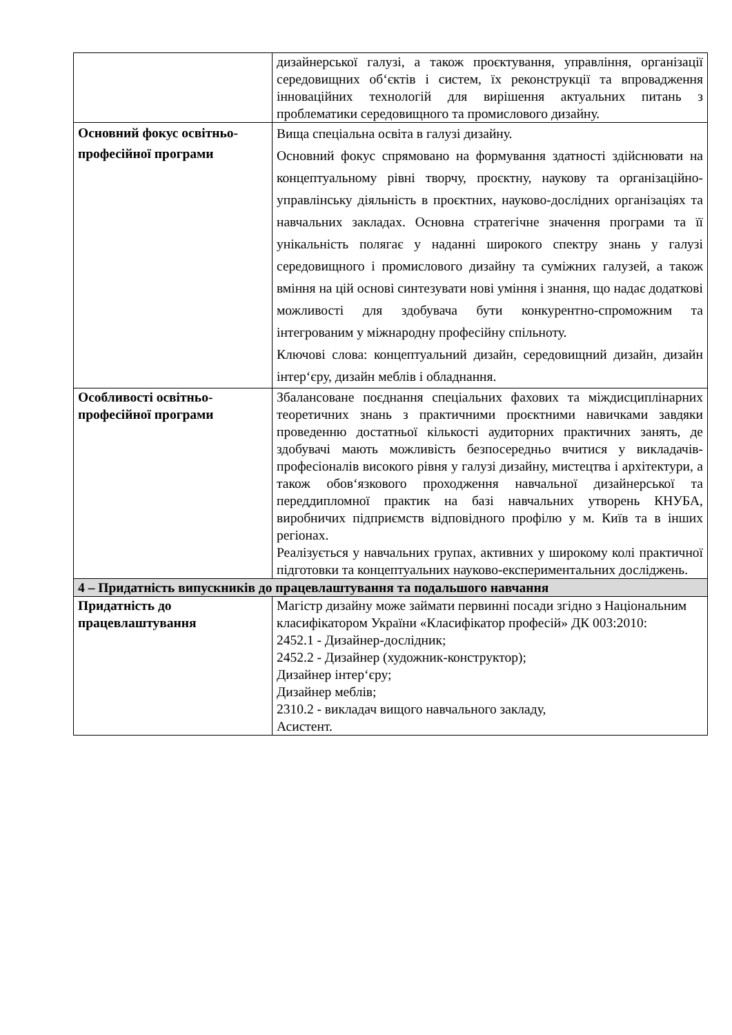| | дизайнерської галузі, а також проєктування, управління, організації середовищних об‘єктів і систем, їх реконструкції та впровадження інноваційних технологій для вирішення актуальних питань з проблематики середовищного та промислового дизайну. |
| Основний фокус освітньо-професійної програми | Вища спеціальна освіта в галузі дизайну. Основний фокус спрямовано на формування здатності здійснювати на концептуальному рівні творчу, проєктну, наукову та організаційно-управлінську діяльність в проєктних, науково-дослідних організаціях та навчальних закладах. Основна стратегічне значення програми та її унікальність полягає у наданні широкого спектру знань у галузі середовищного і промислового дизайну та суміжних галузей, а також вміння на цій основі синтезувати нові уміння і знання, що надає додаткові можливості для здобувача бути конкурентно-спроможним та інтегрованим у міжнародну професійну спільноту. Ключові слова: концептуальний дизайн, середовищний дизайн, дизайн інтер‘єру, дизайн меблів і обладнання. |
| Особливості освітньо-професійної програми | Збалансоване поєднання спеціальних фахових та міждисциплінарних теоретичних знань з практичними проєктними навичками завдяки проведенню достатньої кількості аудиторних практичних занять, де здобувачі мають можливість безпосередньо вчитися у викладачів-професіоналів високого рівня у галузі дизайну, мистецтва і архітектури, а також обов‘язкового проходження навчальної дизайнерської та переддипломної практик на базі навчальних утворень КНУБА, виробничих підприємств відповідного профілю у м. Київ та в інших регіонах. Реалізується у навчальних групах, активних у широкому колі практичної підготовки та концептуальних науково-експериментальних досліджень. |
| 4 – Придатність випускників до працевлаштування та подальшого навчання | |
| Придатність до працевлаштування | Магістр дизайну може займати первинні посади згідно з Національним класифікатором України «Класифікатор професій» ДК 003:2010: 2452.1 - Дизайнер-дослідник; 2452.2 - Дизайнер (художник-конструктор); Дизайнер інтер‘єру; Дизайнер меблів; 2310.2 - викладач вищого навчального закладу, Асистент. |